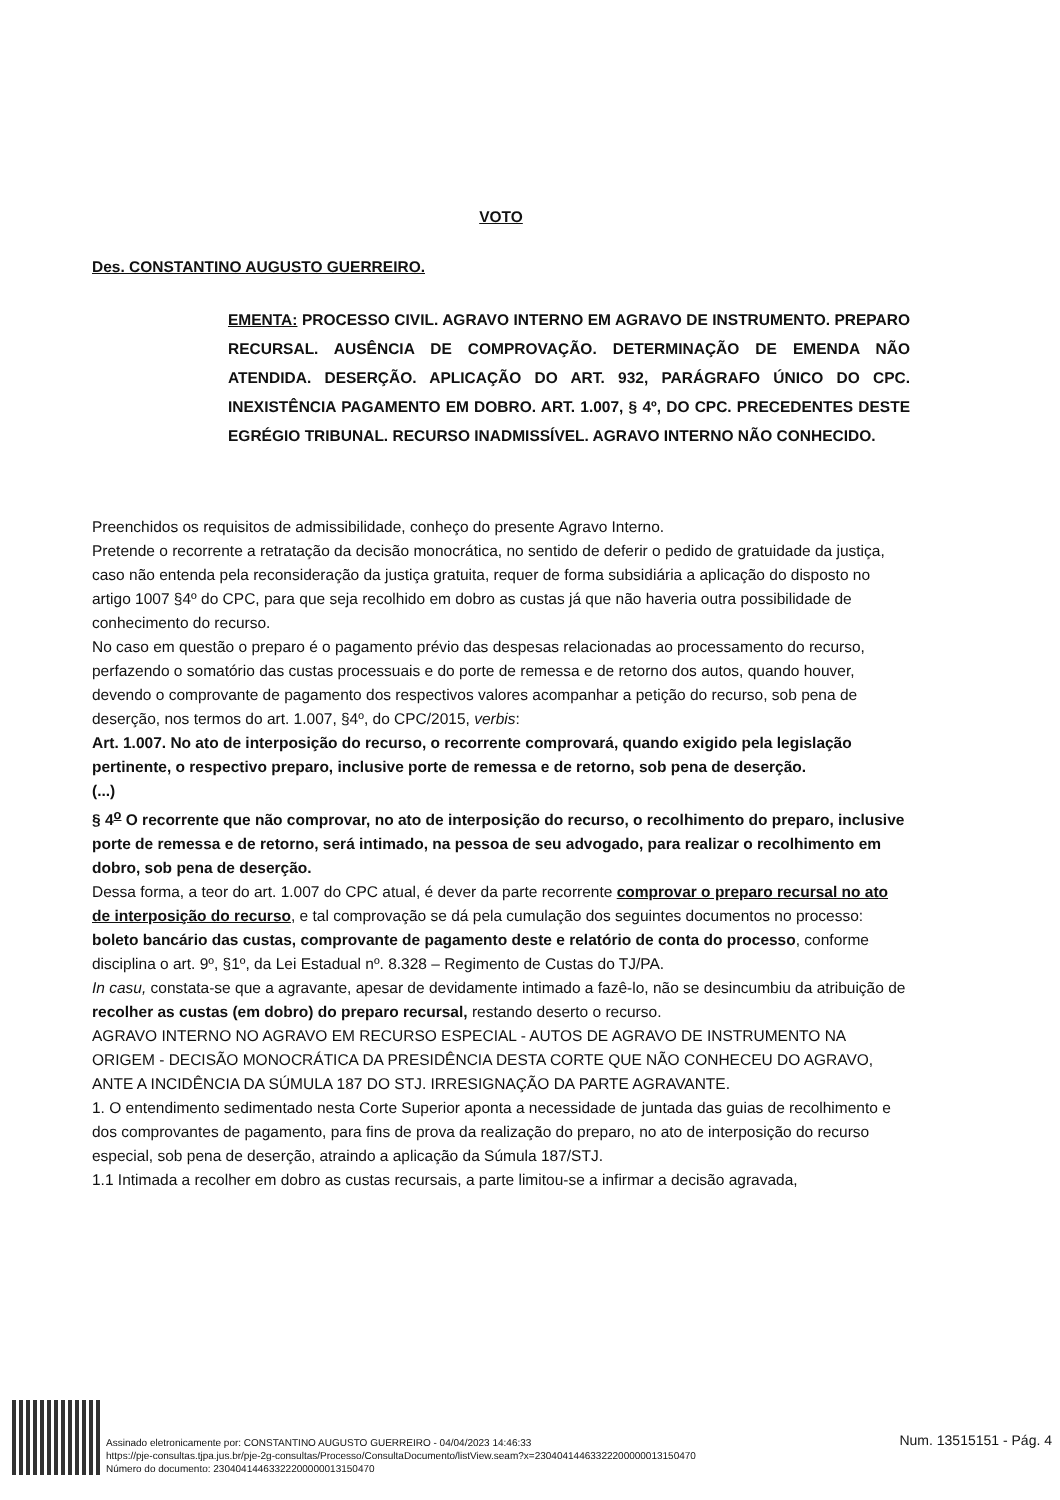VOTO
Des. CONSTANTINO AUGUSTO GUERREIRO.
EMENTA: PROCESSO CIVIL. AGRAVO INTERNO EM AGRAVO DE INSTRUMENTO. PREPARO RECURSAL. AUSÊNCIA DE COMPROVAÇÃO. DETERMINAÇÃO DE EMENDA NÃO ATENDIDA. DESERÇÃO. APLICAÇÃO DO ART. 932, PARÁGRAFO ÚNICO DO CPC. INEXISTÊNCIA PAGAMENTO EM DOBRO. ART. 1.007, § 4º, DO CPC. PRECEDENTES DESTE EGRÉGIO TRIBUNAL. RECURSO INADMISSÍVEL. AGRAVO INTERNO NÃO CONHECIDO.
Preenchidos os requisitos de admissibilidade, conheço do presente Agravo Interno.
Pretende o recorrente a retratação da decisão monocrática, no sentido de deferir o pedido de gratuidade da justiça, caso não entenda pela reconsideração da justiça gratuita, requer de forma subsidiária a aplicação do disposto no artigo 1007 §4º do CPC, para que seja recolhido em dobro as custas já que não haveria outra possibilidade de conhecimento do recurso.
No caso em questão o preparo é o pagamento prévio das despesas relacionadas ao processamento do recurso, perfazendo o somatório das custas processuais e do porte de remessa e de retorno dos autos, quando houver, devendo o comprovante de pagamento dos respectivos valores acompanhar a petição do recurso, sob pena de deserção, nos termos do art. 1.007, §4º, do CPC/2015, verbis:
Art. 1.007. No ato de interposição do recurso, o recorrente comprovará, quando exigido pela legislação pertinente, o respectivo preparo, inclusive porte de remessa e de retorno, sob pena de deserção.
(...)
§ 4<sup>o</sup> O recorrente que não comprovar, no ato de interposição do recurso, o recolhimento do preparo, inclusive porte de remessa e de retorno, será intimado, na pessoa de seu advogado, para realizar o recolhimento em dobro, sob pena de deserção.
Dessa forma, a teor do art. 1.007 do CPC atual, é dever da parte recorrente comprovar o preparo recursal no ato de interposição do recurso, e tal comprovação se dá pela cumulação dos seguintes documentos no processo: boleto bancário das custas, comprovante de pagamento deste e relatório de conta do processo, conforme disciplina o art. 9º, §1º, da Lei Estadual nº. 8.328 – Regimento de Custas do TJ/PA.
In casu, constata-se que a agravante, apesar de devidamente intimado a fazê-lo, não se desincumbiu da atribuição de recolher as custas (em dobro) do preparo recursal, restando deserto o recurso.
AGRAVO INTERNO NO AGRAVO EM RECURSO ESPECIAL - AUTOS DE AGRAVO DE INSTRUMENTO NA ORIGEM - DECISÃO MONOCRÁTICA DA PRESIDÊNCIA DESTA CORTE QUE NÃO CONHECEU DO AGRAVO, ANTE A INCIDÊNCIA DA SÚMULA 187 DO STJ. IRRESIGNAÇÃO DA PARTE AGRAVANTE.
1. O entendimento sedimentado nesta Corte Superior aponta a necessidade de juntada das guias de recolhimento e dos comprovantes de pagamento, para fins de prova da realização do preparo, no ato de interposição do recurso especial, sob pena de deserção, atraindo a aplicação da Súmula 187/STJ.
1.1 Intimada a recolher em dobro as custas recursais, a parte limitou-se a infirmar a decisão agravada,
Assinado eletronicamente por: CONSTANTINO AUGUSTO GUERREIRO - 04/04/2023 14:46:33
https://pje-consultas.tjpa.jus.br/pje-2g-consultas/Processo/ConsultaDocumento/listView.seam?x=23040414463322200000013150470
Número do documento: 23040414463322200000013150470
Num. 13515151 - Pág. 4